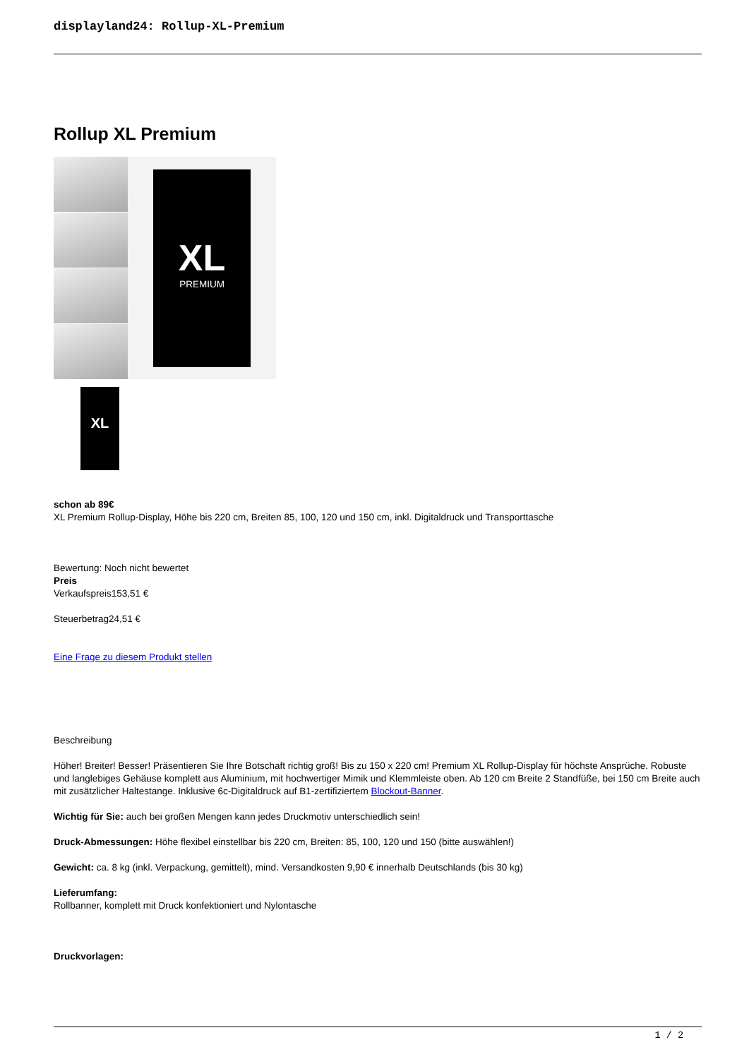displayland24: Rollup-XL-Premium
Rollup XL Premium
XL
PREMIUM
XL
schon ab 89€
XL Premium Rollup-Display, Höhe bis 220 cm, Breiten 85, 100, 120 und 150 cm, inkl. Digitaldruck und Transporttasche
Bewertung: Noch nicht bewertet
Preis
Verkaufspreis153,51 €
Steuerbetrag24,51 €
Eine Frage zu diesem Produkt stellen
Beschreibung
Höher! Breiter! Besser! Präsentieren Sie Ihre Botschaft richtig groß! Bis zu 150 x 220 cm! Premium XL Rollup-Display für höchste Ansprüche. Robuste und langlebiges Gehäuse komplett aus Aluminium, mit hochwertiger Mimik und Klemmleiste oben. Ab 120 cm Breite 2 Standfüße, bei 150 cm Breite auch mit zusätzlicher Haltestange. Inklusive 6c-Digitaldruck auf B1-zertifiziertem Blockout-Banner.
Wichtig für Sie: auch bei großen Mengen kann jedes Druckmotiv unterschiedlich sein!
Druck-Abmessungen: Höhe flexibel einstellbar bis 220 cm, Breiten: 85, 100, 120 und 150 (bitte auswählen!)
Gewicht: ca. 8 kg (inkl. Verpackung, gemittelt), mind. Versandkosten 9,90 € innerhalb Deutschlands (bis 30 kg)
Lieferumfang:
Rollbanner, komplett mit Druck konfektioniert und Nylontasche
Druckvorlagen:
1 / 2